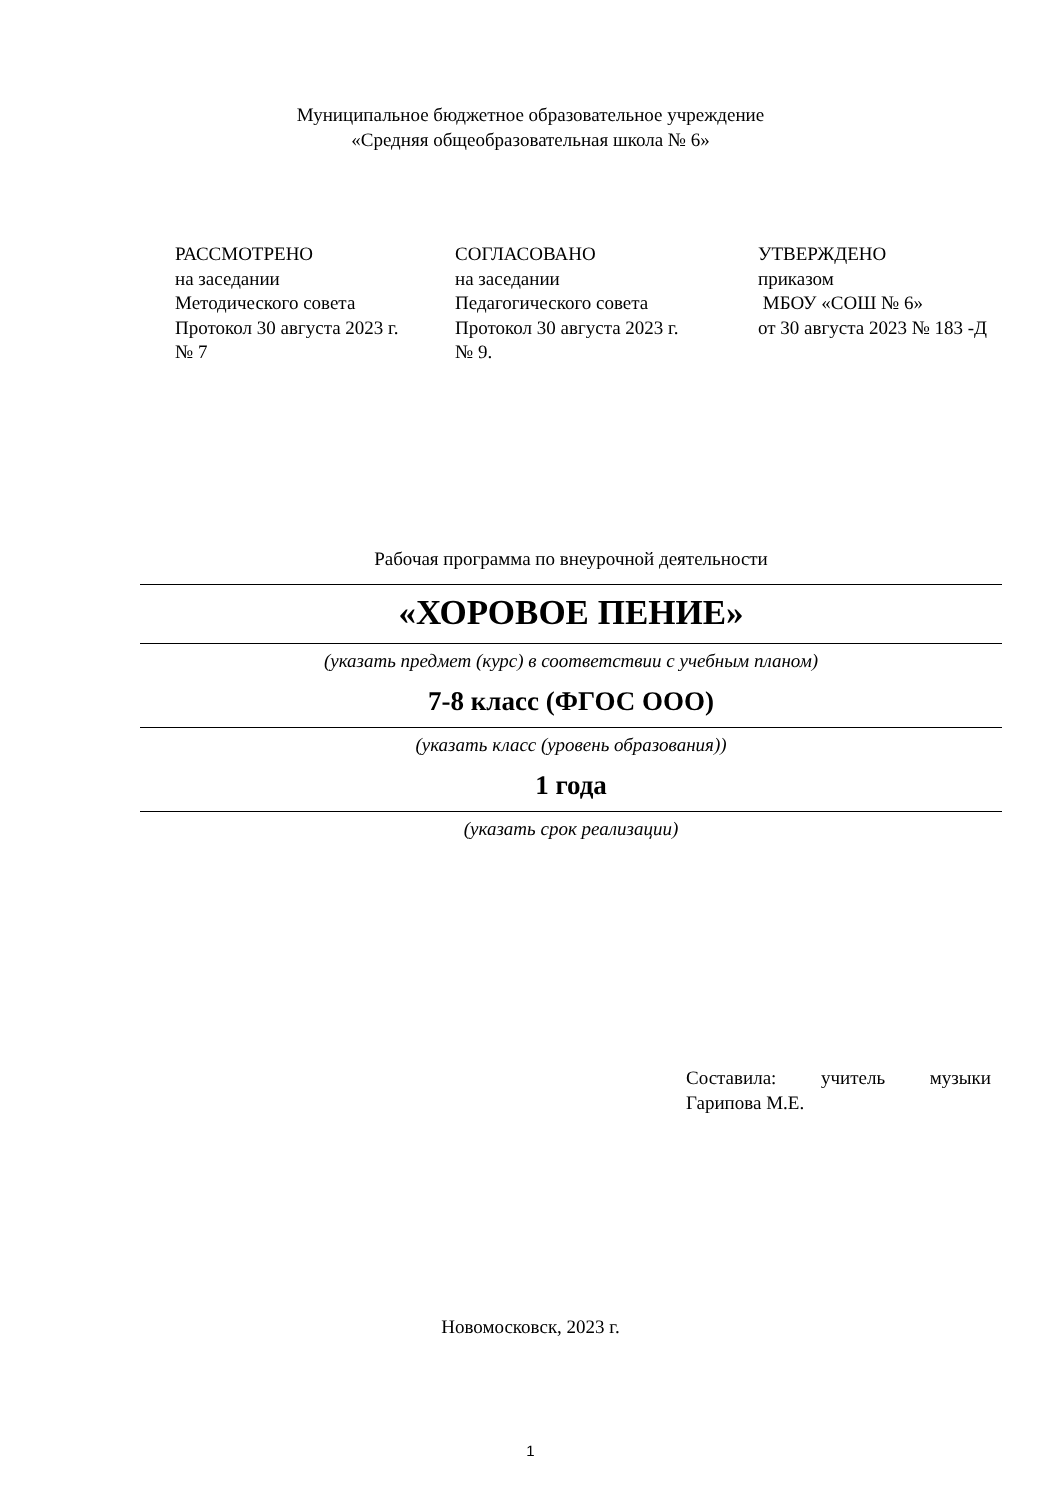Муниципальное бюджетное образовательное учреждение
«Средняя общеобразовательная школа № 6»
РАССМОТРЕНО
на заседании
Методического совета
Протокол 30 августа 2023 г.
№ 7
СОГЛАСОВАНО
на заседании
Педагогического совета
Протокол 30 августа 2023 г.
№ 9.
УТВЕРЖДЕНО
приказом
МБОУ «СОШ № 6»
от 30 августа 2023 № 183 -Д
Рабочая программа по внеурочной деятельности
«ХОРОВОЕ ПЕНИЕ»
(указать предмет (курс) в соответствии с учебным планом)
7-8 класс (ФГОС ООО)
(указать класс (уровень образования))
1 года
(указать срок реализации)
Составила: учитель музыки
Гарипова М.Е.
Новомосковск, 2023 г.
1